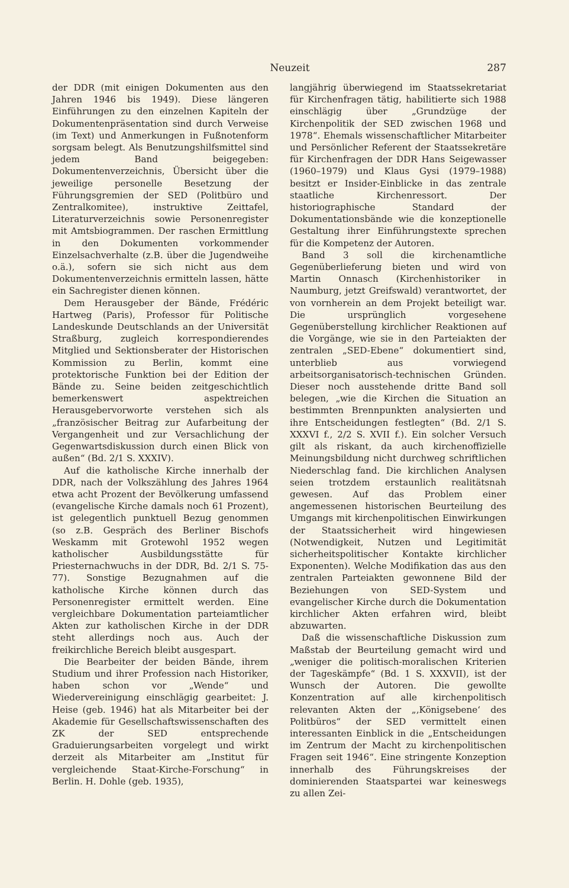Neuzeit 287
der DDR (mit einigen Dokumenten aus den Jahren 1946 bis 1949). Diese längeren Einführungen zu den einzelnen Kapiteln der Dokumentenpräsentation sind durch Verweise (im Text) und Anmerkungen in Fußnotenform sorgsam belegt. Als Benutzungshilfsmittel sind jedem Band beigegeben: Dokumentenverzeichnis, Übersicht über die jeweilige personelle Besetzung der Führungsgremien der SED (Politbüro und Zentralkomitee), instruktive Zeittafel, Literaturverzeichnis sowie Personenregister mit Amtsbiogrammen. Der raschen Ermittlung in den Dokumenten vorkommender Einzelsachverhalte (z.B. über die Jugendweihe o.ä.), sofern sie sich nicht aus dem Dokumentenverzeichnis ermitteln lassen, hätte ein Sachregister dienen können.
Dem Herausgeber der Bände, Frédéric Hartweg (Paris), Professor für Politische Landeskunde Deutschlands an der Universität Straßburg, zugleich korrespondierendes Mitglied und Sektionsberater der Historischen Kommission zu Berlin, kommt eine protektorische Funktion bei der Edition der Bände zu. Seine beiden zeitgeschichtlich bemerkenswert aspektreichen Herausgebervorworte verstehen sich als „französischer Beitrag zur Aufarbeitung der Vergangenheit und zur Versachlichung der Gegenwartsdiskussion durch einen Blick von außen“ (Bd. 2/1 S. XXXIV).
Auf die katholische Kirche innerhalb der DDR, nach der Volkszählung des Jahres 1964 etwa acht Prozent der Bevölkerung umfassend (evangelische Kirche damals noch 61 Prozent), ist gelegentlich punktuell Bezug genommen (so z.B. Gespräch des Berliner Bischofs Weskamm mit Grotewohl 1952 wegen katholischer Ausbildungsstätte für Priesternachwuchs in der DDR, Bd. 2/1 S. 75-77). Sonstige Bezugnahmen auf die katholische Kirche können durch das Personenregister ermittelt werden. Eine vergleichbare Dokumentation parteiamtlicher Akten zur katholischen Kirche in der DDR steht allerdings noch aus. Auch der freikirchliche Bereich bleibt ausgespart.
Die Bearbeiter der beiden Bände, ihrem Studium und ihrer Profession nach Historiker, haben schon vor „Wende“ und Wiedervereinigung einschlägig gearbeitet: J. Heise (geb. 1946) hat als Mitarbeiter bei der Akademie für Gesellschaftswissenschaften des ZK der SED entsprechende Graduierungsarbeiten vorgelegt und wirkt derzeit als Mitarbeiter am „Institut für vergleichende Staat-Kirche-Forschung“ in Berlin. H. Dohle (geb. 1935),
langjährig überwiegend im Staatssekretariat für Kirchenfragen tätig, habilitierte sich 1988 einschlägig über „Grundzüge der Kirchenpolitik der SED zwischen 1968 und 1978“. Ehemals wissenschaftlicher Mitarbeiter und Persönlicher Referent der Staatssekretäre für Kirchenfragen der DDR Hans Seigewasser (1960–1979) und Klaus Gysi (1979–1988) besitzt er Insider-Einblicke in das zentrale staatliche Kirchenressort. Der historiographische Standard der Dokumentationsbände wie die konzeptionelle Gestaltung ihrer Einführungstexte sprechen für die Kompetenz der Autoren.
Band 3 soll die kirchenamtliche Gegenüberlieferung bieten und wird von Martin Onnasch (Kirchenhistoriker in Naumburg, jetzt Greifswald) verantwortet, der von vornherein an dem Projekt beteiligt war. Die ursprünglich vorgesehene Gegenüberstellung kirchlicher Reaktionen auf die Vorgänge, wie sie in den Parteiakten der zentralen „SED-Ebene“ dokumentiert sind, unterblieb aus vorwiegend arbeitsorganisatorisch-technischen Gründen. Dieser noch ausstehende dritte Band soll belegen, „wie die Kirchen die Situation an bestimmten Brennpunkten analysierten und ihre Entscheidungen festlegten“ (Bd. 2/1 S. XXXVI f., 2/2 S. XVII f.). Ein solcher Versuch gilt als riskant, da auch kirchenoffizielle Meinungsbildung nicht durchweg schriftlichen Niederschlag fand. Die kirchlichen Analysen seien trotzdem erstaunlich realitätsnah gewesen. Auf das Problem einer angemessenen historischen Beurteilung des Umgangs mit kirchenpolitischen Einwirkungen der Staatssicherheit wird hingewiesen (Notwendigkeit, Nutzen und Legitimität sicherheitspolitischer Kontakte kirchlicher Exponenten). Welche Modifikation das aus den zentralen Parteiakten gewonnene Bild der Beziehungen von SED-System und evangelischer Kirche durch die Dokumentation kirchlicher Akten erfahren wird, bleibt abzuwarten.
Daß die wissenschaftliche Diskussion zum Maßstab der Beurteilung gemacht wird und „weniger die politisch-moralischen Kriterien der Tageskämpfe“ (Bd. 1 S. XXXVII), ist der Wunsch der Autoren. Die gewollte Konzentration auf alle kirchenpolitisch relevanten Akten der „‚Königsebene‘ des Politbüros“ der SED vermittelt einen interessanten Einblick in die „Entscheidungen im Zentrum der Macht zu kirchenpolitischen Fragen seit 1946“. Eine stringente Konzeption innerhalb des Führungskreises der dominierenden Staatspartei war keineswegs zu allen Zei-